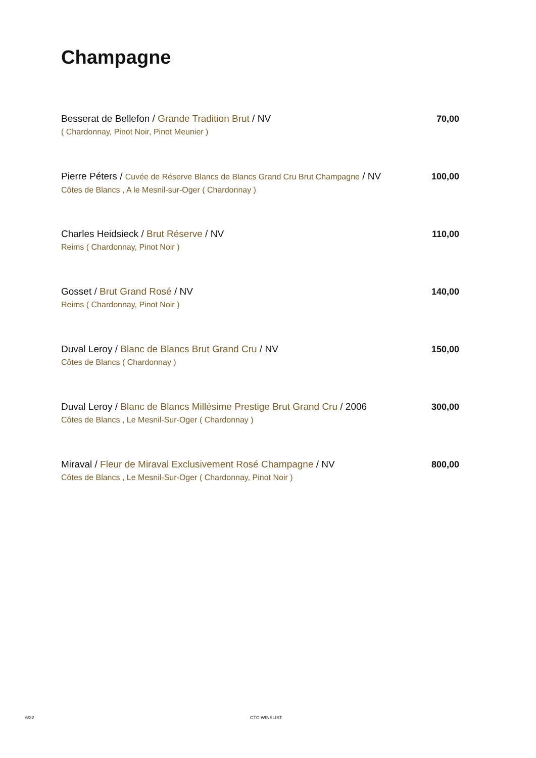Champagne
Besserat de Bellefon / Grande Tradition Brut / NV
( Chardonnay, Pinot Noir, Pinot Meunier )
70,00
Pierre Péters / Cuvée de Réserve Blancs de Blancs Grand Cru Brut Champagne / NV
Côtes de Blancs , A le Mesnil-sur-Oger ( Chardonnay )
100,00
Charles Heidsieck / Brut Réserve / NV
Reims ( Chardonnay, Pinot Noir )
110,00
Gosset / Brut Grand Rosé / NV
Reims ( Chardonnay, Pinot Noir )
140,00
Duval Leroy / Blanc de Blancs Brut Grand Cru / NV
Côtes de Blancs ( Chardonnay )
150,00
Duval Leroy / Blanc de Blancs Millésime Prestige Brut Grand Cru / 2006
Côtes de Blancs , Le Mesnil-Sur-Oger ( Chardonnay )
300,00
Miraval / Fleur de Miraval Exclusivement Rosé Champagne / NV
Côtes de Blancs , Le Mesnil-Sur-Oger ( Chardonnay, Pinot Noir )
800,00
6/32 CTC WINELIST